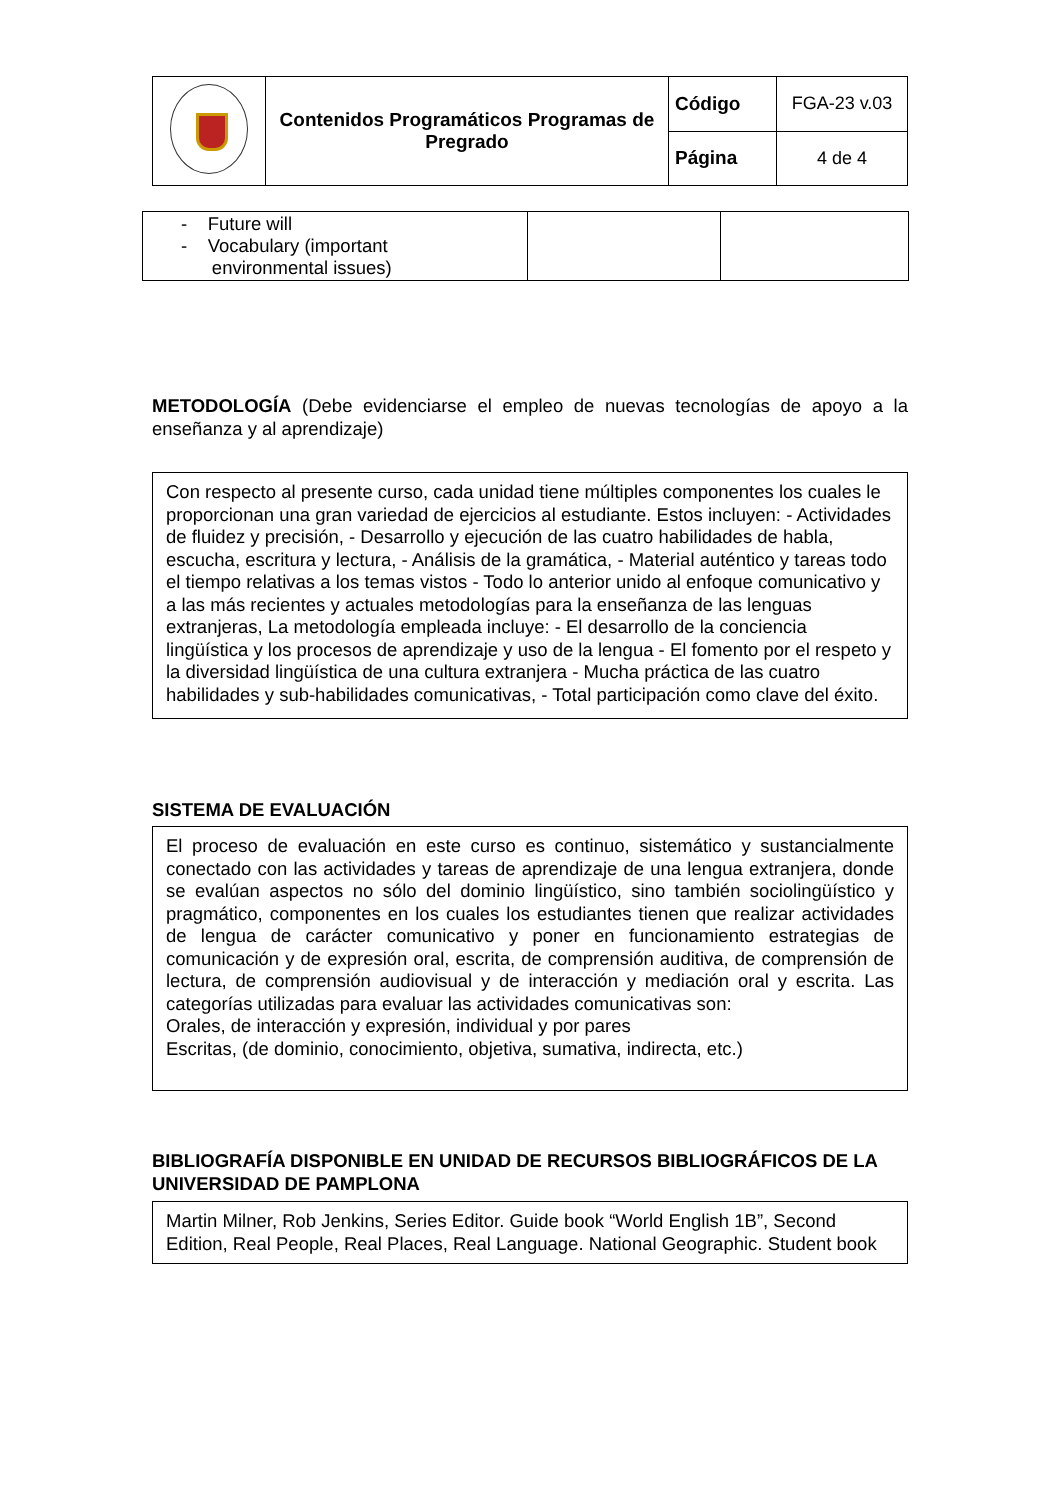| | Contenidos Programáticos Programas de Pregrado | Código | FGA-23 v.03 |
| | | Página | 4 de 4 |
| - Future will - Vocabulary (important environmental issues) | | |
METODOLOGÍA (Debe evidenciarse el empleo de nuevas tecnologías de apoyo a la enseñanza y al aprendizaje)
Con respecto al presente curso, cada unidad tiene múltiples componentes los cuales le proporcionan una gran variedad de ejercicios al estudiante. Estos incluyen: - Actividades de fluidez y precisión, - Desarrollo y ejecución de las cuatro habilidades de habla, escucha, escritura y lectura, - Análisis de la gramática, - Material auténtico y tareas todo el tiempo relativas a los temas vistos - Todo lo anterior unido al enfoque comunicativo y a las más recientes y actuales metodologías para la enseñanza de las lenguas extranjeras, La metodología empleada incluye: - El desarrollo de la conciencia lingüística y los procesos de aprendizaje y uso de la lengua - El fomento por el respeto y la diversidad lingüística de una cultura extranjera - Mucha práctica de las cuatro habilidades y sub-habilidades comunicativas, - Total participación como clave del éxito.
SISTEMA DE EVALUACIÓN
El proceso de evaluación en este curso es continuo, sistemático y sustancialmente conectado con las actividades y tareas de aprendizaje de una lengua extranjera, donde se evalúan aspectos no sólo del dominio lingüístico, sino también sociolingüístico y pragmático, componentes en los cuales los estudiantes tienen que realizar actividades de lengua de carácter comunicativo y poner en funcionamiento estrategias de comunicación y de expresión oral, escrita, de comprensión auditiva, de comprensión de lectura, de comprensión audiovisual y de interacción y mediación oral y escrita. Las categorías utilizadas para evaluar las actividades comunicativas son:
Orales, de interacción y expresión, individual y por pares
Escritas, (de dominio, conocimiento, objetiva, sumativa, indirecta, etc.)
BIBLIOGRAFÍA DISPONIBLE EN UNIDAD DE RECURSOS BIBLIOGRÁFICOS DE LA UNIVERSIDAD DE PAMPLONA
Martin Milner, Rob Jenkins, Series Editor. Guide book “World English 1B”, Second Edition, Real People, Real Places, Real Language. National Geographic. Student book